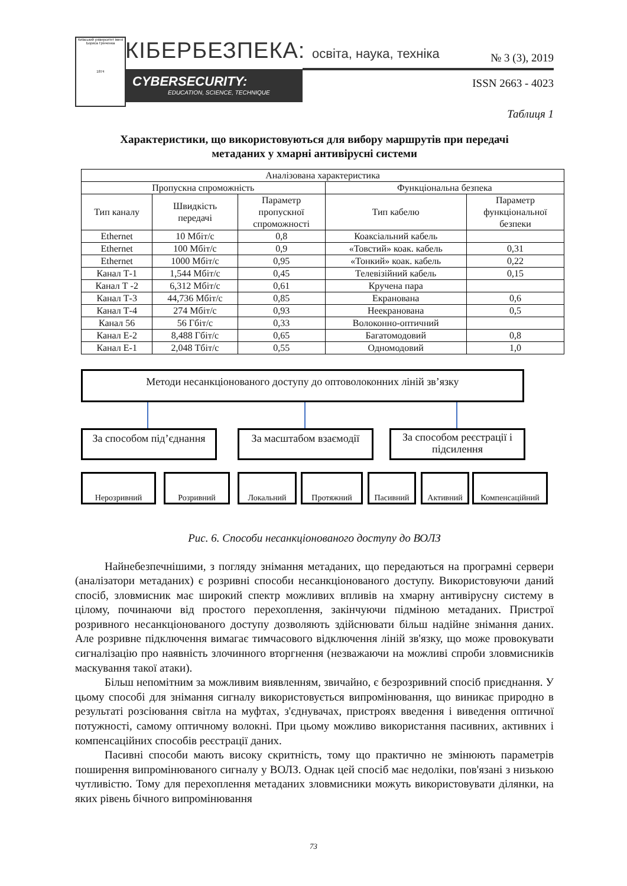Київський університет імені Бориса Грінченка
1874
КІБЕРБЕЗПЕКА: освіта, наука, техніка
CYBERSECURITY:
EDUCATION, SCIENCE, TECHNIQUE
№ 3 (3), 2019
ISSN 2663 - 4023
Таблиця 1
Характеристики, що використовуються для вибору маршрутів при передачі
метаданих у хмарні антивірусні системи
| Аналізована характеристика | | | | |
| --- | --- | --- | --- | --- |
| Пропускна спроможність | | | Функціональна безпека | |
| Тип каналу | Швидкість передачі | Параметр пропускної спроможності | Тип кабелю | Параметр функціональної безпеки |
| Ethernet | 10 Мбіт/с | 0,8 | Коаксіальний кабель | |
| Ethernet | 100 Мбіт/с | 0,9 | «Товстий» коак. кабель | 0,31 |
| Ethernet | 1000 Мбіт/с | 0,95 | «Тонкий» коак. кабель | 0,22 |
| Канал Т-1 | 1,544 Мбіт/с | 0,45 | Телевізійний кабель | 0,15 |
| Канал Т -2 | 6,312 Мбіт/с | 0,61 | Кручена пара | |
| Канал Т-3 | 44,736 Мбіт/с | 0,85 | Екранована | 0,6 |
| Канал Т-4 | 274 Мбіт/с | 0,93 | Неекранована | 0,5 |
| Канал 56 | 56 Гбіт/с | 0,33 | Волоконно-оптичний | |
| Канал Е-2 | 8,488 Гбіт/с | 0,65 | Багатомодовий | 0,8 |
| Канал Е-1 | 2,048 Тбіт/с | 0,55 | Одномодовий | 1,0 |
Методи несанкціонованого доступу до оптоволоконних ліній зв’язку
За способом під’єднання
За масштабом взаємодії
За способом реєстрації і підсилення
Нерозривний Розривний Локальний Протяжний Пасивний Активний Компенсаційний
Рис. 6. Способи несанкціонованого доступу до ВОЛЗ
Найнебезпечнішими, з погляду знімання метаданих, що передаються на програмні сервери (аналізатори метаданих) є розривні способи несанкціонованого доступу. Використовуючи даний спосіб, зловмисник має широкий спектр можливих впливів на хмарну антивірусну систему в цілому, починаючи від простого перехоплення, закінчуючи підміною метаданих. Пристрої розривного несанкціонованого доступу дозволяють здійснювати більш надійне знімання даних. Але розривне підключення вимагає тимчасового відключення ліній зв'язку, що може провокувати сигналізацію про наявність злочинного вторгнення (незважаючи на можливі спроби зловмисників маскування такої атаки).
Більш непомітним за можливим виявленням, звичайно, є безрозривний спосіб приєднання. У цьому способі для знімання сигналу використовується випромінювання, що виникає природно в результаті розсіювання світла на муфтах, з'єднувачах, пристроях введення і виведення оптичної потужності, самому оптичному волокні. При цьому можливо використання пасивних, активних і компенсаційних способів реєстрації даних.
Пасивні способи мають високу скритність, тому що практично не змінюють параметрів поширення випромінюваного сигналу у ВОЛЗ. Однак цей спосіб має недоліки, пов'язані з низькою чутливістю. Тому для перехоплення метаданих зловмисники можуть використовувати ділянки, на яких рівень бічного випромінювання
73